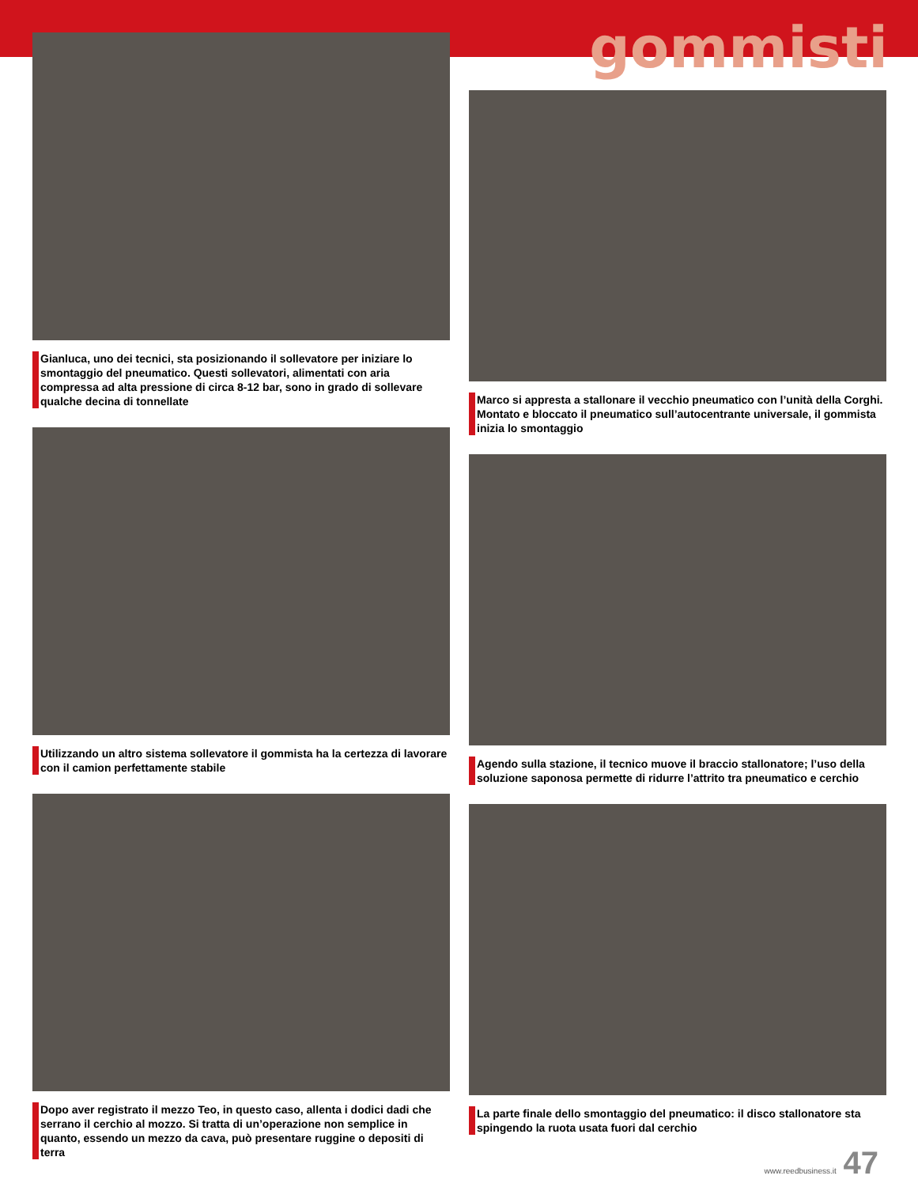gommisti
Gianluca, uno dei tecnici, sta posizionando il sollevatore per iniziare lo smontaggio del pneumatico. Questi sollevatori, alimentati con aria compressa ad alta pressione di circa 8-12 bar, sono in grado di sollevare qualche decina di tonnellate
Utilizzando un altro sistema sollevatore il gommista ha la certezza di lavorare con il camion perfettamente stabile
Dopo aver registrato il mezzo Teo, in questo caso, allenta i dodici dadi che serrano il cerchio al mozzo. Si tratta di un’operazione non semplice in quanto, essendo un mezzo da cava, può presentare ruggine o depositi di terra
Marco si appresta a stallonare il vecchio pneumatico con l’unità della Corghi. Montato e bloccato il pneumatico sull’autocentrante universale, il gommista inizia lo smontaggio
Agendo sulla stazione, il tecnico muove il braccio stallonatore; l’uso della soluzione saponosa permette di ridurre l’attrito tra pneumatico e cerchio
La parte finale dello smontaggio del pneumatico: il disco stallonatore sta spingendo la ruota usata fuori dal cerchio
www.reedbusiness.it 47